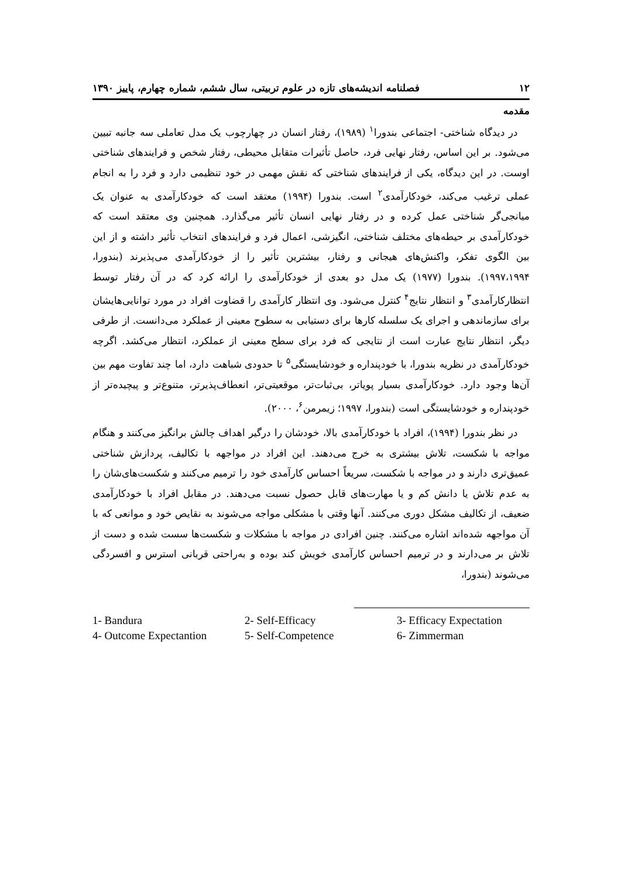۱۲ فصلنامه اندیشه‌های تازه در علوم تربیتی، سال ششم، شماره چهارم، پاییز ۱۳۹۰
مقدمه
در دیدگاه شناختی- اجتماعی بندورا<sup>۱</sup> (۱۹۸۹)، رفتار انسان در چهارچوب یک مدل تعاملی سه جانبه تبیین می‌شود. بر این اساس، رفتار نهایی فرد، حاصل تأثیرات متقابل محیطی، رفتار شخص و فرایندهای شناختی اوست. در این دیدگاه، یکی از فرایندهای شناختی که نقش مهمی در خود تنظیمی دارد و فرد را به انجام عملی ترغیب می‌کند، خودکارآمدی<sup>۲</sup> است. بندورا (۱۹۹۴) معتقد است که خودکارآمدی به عنوان یک میانجی‌گر شناختی عمل کرده و در رفتار نهایی انسان تأثیر می‌گذارد. همچنین وی معتقد است که خودکارآمدی بر حیطه‌های مختلف شناختی، انگیزشی، اعمال فرد و فرایندهای انتخاب تأثیر داشته و از این بین الگوی تفکر، واکنش‌های هیجانی و رفتار، بیشترین تأثیر را از خودکارآمدی می‌پذیرند (بندورا، ۱۹۹۷،۱۹۹۴). بندورا (۱۹۷۷) یک مدل دو بعدی از خودکارآمدی را ارائه کرد که در آن رفتار توسط انتظارکارآمدی<sup>۳</sup> و انتظار نتایج<sup>۴</sup> کنترل می‌شود. وی انتظار کارآمدی را قضاوت افراد در مورد توانایی‌هایشان برای سازماندهی و اجرای یک سلسله کارها برای دستیابی به سطوح معینی از عملکرد می‌دانست. از طرفی دیگر، انتظار نتایج عبارت است از نتایجی که فرد برای سطح معینی از عملکرد، انتظار می‌کشد. اگرچه خودکارآمدی در نظریه بندورا، با خودپنداره و خودشایستگی<sup>۵</sup> تا حدودی شباهت دارد، اما چند تفاوت مهم بین آن‌ها وجود دارد. خودکارآمدی بسیار پویاتر، بی‌ثبات‌تر، موقعیتی‌تر، انعطاف‌پذیرتر، متنوع‌تر و پیچیده‌تر از خودپنداره و خودشایستگی است (بندورا، ۱۹۹۷؛ زیمرمن<sup>۶</sup>، ۲۰۰۰).
در نظر بندورا (۱۹۹۴)، افراد با خودکارآمدی بالا، خودشان را درگیر اهداف چالش برانگیز می‌کنند و هنگام مواجه با شکست، تلاش بیشتری به خرج می‌دهند. این افراد در مواجهه با تکالیف، پردازش شناختی عمیق‌تری دارند و در مواجه با شکست، سریعاً احساس کارآمدی خود را ترمیم می‌کنند و شکست‌های‌شان را به عدم تلاش یا دانش کم و یا مهارت‌های قابل حصول نسبت می‌دهند. در مقابل افراد با خودکارآمدی ضعیف، از تکالیف مشکل دوری می‌کنند. آنها وقتی با مشکلی مواجه می‌شوند به نقایص خود و موانعی که با آن مواجهه شده‌اند اشاره می‌کنند. چنین افرادی در مواجه با مشکلات و شکست‌ها سست شده و دست از تلاش بر می‌دارند و در ترمیم احساس کارآمدی خویش کند بوده و به‌راحتی قربانی استرس و افسردگی می‌شوند (بندورا،
1- Bandura 2- Self-Efficacy 3- Efficacy Expectation 4- Outcome Expectantion 5- Self-Competence 6- Zimmerman